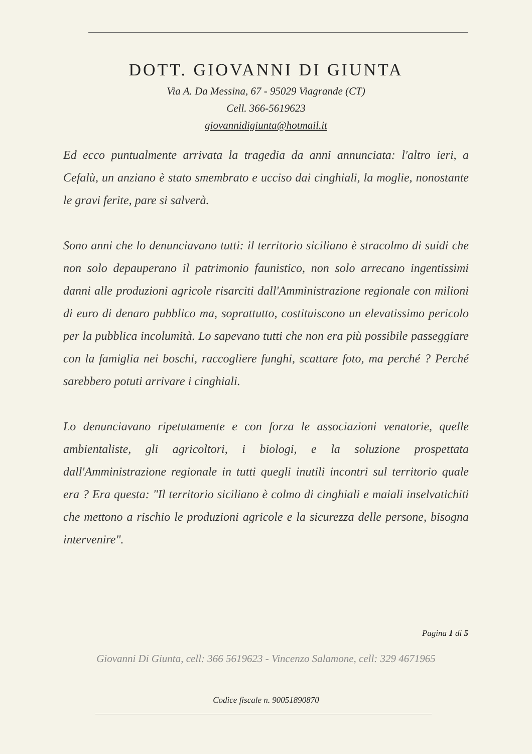DOTT. GIOVANNI DI GIUNTA
Via A. Da Messina, 67 - 95029 Viagrande (CT)
Cell. 366-5619623
giovannidigiunta@hotmail.it
Ed ecco puntualmente arrivata la tragedia da anni annunciata: l'altro ieri, a Cefalù, un anziano è stato smembrato e ucciso dai cinghiali, la moglie, nonostante le gravi ferite, pare si salverà.
Sono anni che lo denunciavano tutti: il territorio siciliano è stracolmo di suidi che non solo depauperano il patrimonio faunistico, non solo arrecano ingentissimi danni alle produzioni agricole risarciti dall'Amministrazione regionale con milioni di euro di denaro pubblico ma, soprattutto, costituiscono un elevatissimo pericolo per la pubblica incolumità. Lo sapevano tutti che non era più possibile passeggiare con la famiglia nei boschi, raccogliere funghi, scattare foto, ma perché ? Perché sarebbero potuti arrivare i cinghiali.
Lo denunciavano ripetutamente e con forza le associazioni venatorie, quelle ambientaliste, gli agricoltori, i biologi, e la soluzione prospettata dall'Amministrazione regionale in tutti quegli inutili incontri sul territorio quale era ? Era questa: "Il territorio siciliano è colmo di cinghiali e maiali inselvatichiti che mettono a rischio le produzioni agricole e la sicurezza delle persone, bisogna intervenire".
Pagina 1 di 5
Giovanni Di Giunta, cell: 366 5619623 - Vincenzo Salamone, cell: 329 4671965
Codice fiscale n. 90051890870